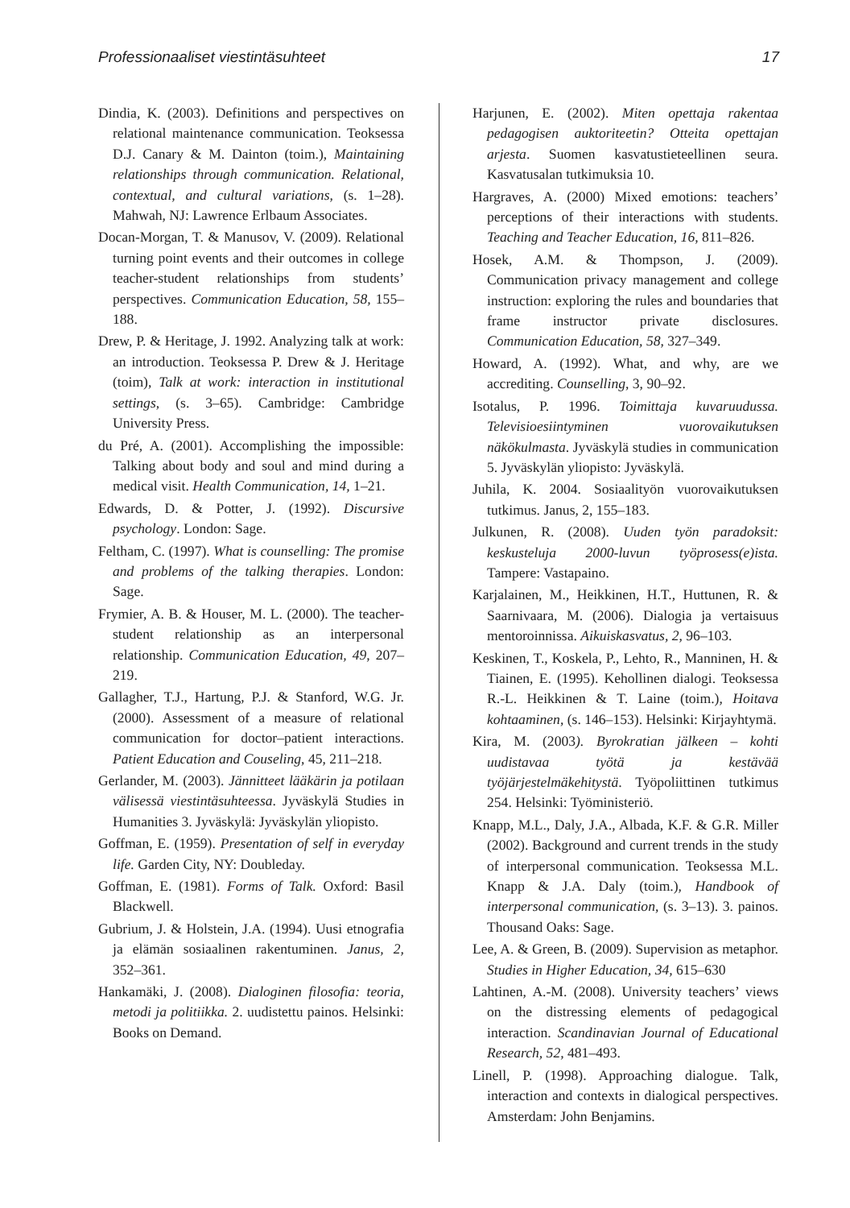Professionaaliset viestintäsuhteet 17
Dindia, K. (2003). Definitions and perspectives on relational maintenance communication. Teoksessa D.J. Canary & M. Dainton (toim.), Maintaining relationships through communication. Relational, contextual, and cultural variations, (s. 1–28). Mahwah, NJ: Lawrence Erlbaum Associates.
Docan-Morgan, T. & Manusov, V. (2009). Relational turning point events and their outcomes in college teacher-student relationships from students’ perspectives. Communication Education, 58, 155–188.
Drew, P. & Heritage, J. 1992. Analyzing talk at work: an introduction. Teoksessa P. Drew & J. Heritage (toim), Talk at work: interaction in institutional settings, (s. 3–65). Cambridge: Cambridge University Press.
du Pré, A. (2001). Accomplishing the impossible: Talking about body and soul and mind during a medical visit. Health Communication, 14, 1–21.
Edwards, D. & Potter, J. (1992). Discursive psychology. London: Sage.
Feltham, C. (1997). What is counselling: The promise and problems of the talking therapies. London: Sage.
Frymier, A. B. & Houser, M. L. (2000). The teacher-student relationship as an interpersonal relationship. Communication Education, 49, 207–219.
Gallagher, T.J., Hartung, P.J. & Stanford, W.G. Jr. (2000). Assessment of a measure of relational communication for doctor–patient interactions. Patient Education and Couseling, 45, 211–218.
Gerlander, M. (2003). Jännitteet lääkärin ja potilaan välisessä viestintäsuhteessa. Jyväskylä Studies in Humanities 3. Jyväskylä: Jyväskylän yliopisto.
Goffman, E. (1959). Presentation of self in everyday life. Garden City, NY: Doubleday.
Goffman, E. (1981). Forms of Talk. Oxford: Basil Blackwell.
Gubrium, J. & Holstein, J.A. (1994). Uusi etnografia ja elämän sosiaalinen rakentuminen. Janus, 2, 352–361.
Hankamäki, J. (2008). Dialoginen filosofia: teoria, metodi ja politiikka. 2. uudistettu painos. Helsinki: Books on Demand.
Harjunen, E. (2002). Miten opettaja rakentaa pedagogisen auktoriteetin? Otteita opettajan arjesta. Suomen kasvatustieteellinen seura. Kasvatusalan tutkimuksia 10.
Hargraves, A. (2000) Mixed emotions: teachers’ perceptions of their interactions with students. Teaching and Teacher Education, 16, 811–826.
Hosek, A.M. & Thompson, J. (2009). Communication privacy management and college instruction: exploring the rules and boundaries that frame instructor private disclosures. Communication Education, 58, 327–349.
Howard, A. (1992). What, and why, are we accrediting. Counselling, 3, 90–92.
Isotalus, P. 1996. Toimittaja kuvaruudussa. Televisioesiintyminen vuorovaikutuksen näkökulmasta. Jyväskylä studies in communication 5. Jyväskylän yliopisto: Jyväskylä.
Juhila, K. 2004. Sosiaalityön vuorovaikutuksen tutkimus. Janus, 2, 155–183.
Julkunen, R. (2008). Uuden työn paradoksit: keskusteluja 2000-luvun työprosess(e)ista. Tampere: Vastapaino.
Karjalainen, M., Heikkinen, H.T., Huttunen, R. & Saarnivaara, M. (2006). Dialogia ja vertaisuus mentoroinnissa. Aikuiskasvatus, 2, 96–103.
Keskinen, T., Koskela, P., Lehto, R., Manninen, H. & Tiainen, E. (1995). Kehollinen dialogi. Teoksessa R.-L. Heikkinen & T. Laine (toim.), Hoitava kohtaaminen, (s. 146–153). Helsinki: Kirjayhtymä.
Kira, M. (2003). Byrokratian jälkeen – kohti uudistavaa työtä ja kestävää työjärjestelmäkehitystä. Työpoliittinen tutkimus 254. Helsinki: Työministeriö.
Knapp, M.L., Daly, J.A., Albada, K.F. & G.R. Miller (2002). Background and current trends in the study of interpersonal communication. Teoksessa M.L. Knapp & J.A. Daly (toim.), Handbook of interpersonal communication, (s. 3–13). 3. painos. Thousand Oaks: Sage.
Lee, A. & Green, B. (2009). Supervision as metaphor. Studies in Higher Education, 34, 615–630
Lahtinen, A.-M. (2008). University teachers’ views on the distressing elements of pedagogical interaction. Scandinavian Journal of Educational Research, 52, 481–493.
Linell, P. (1998). Approaching dialogue. Talk, interaction and contexts in dialogical perspectives. Amsterdam: John Benjamins.